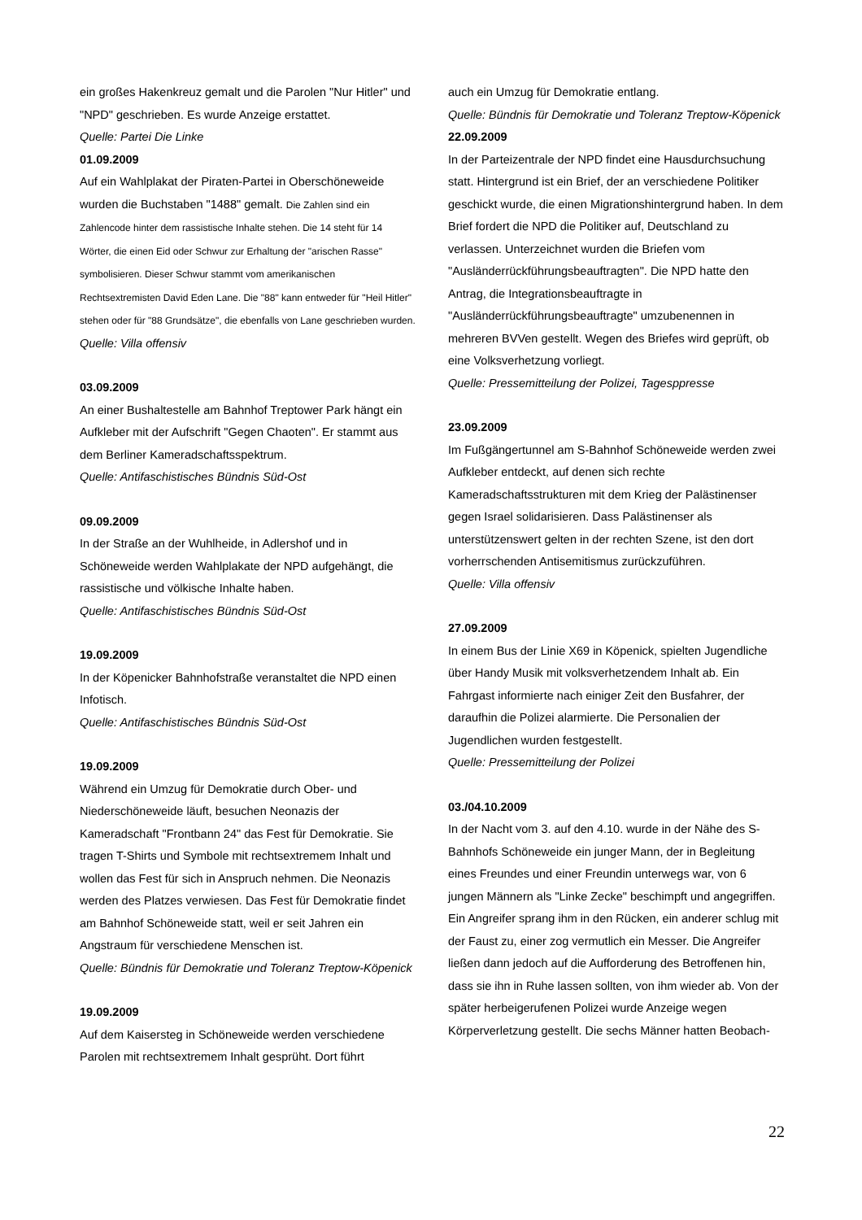ein großes Hakenkreuz gemalt und die Parolen "Nur Hitler" und "NPD" geschrieben. Es wurde Anzeige erstattet.
Quelle: Partei Die Linke
01.09.2009
Auf ein Wahlplakat der Piraten-Partei in Oberschöneweide wurden die Buchstaben "1488" gemalt. Die Zahlen sind ein Zahlencode hinter dem rassistische Inhalte stehen. Die 14 steht für 14 Wörter, die einen Eid oder Schwur zur Erhaltung der "arischen Rasse" symbolisieren. Dieser Schwur stammt vom amerikanischen Rechtsextremisten David Eden Lane. Die "88" kann entweder für "Heil Hitler" stehen oder für "88 Grundsätze", die ebenfalls von Lane geschrieben wurden.
Quelle: Villa offensiv
03.09.2009
An einer Bushaltestelle am Bahnhof Treptower Park hängt ein Aufkleber mit der Aufschrift "Gegen Chaoten". Er stammt aus dem Berliner Kameradschaftsspektrum.
Quelle: Antifaschistisches Bündnis Süd-Ost
09.09.2009
In der Straße an der Wuhlheide, in Adlershof und in Schöneweide werden Wahlplakate der NPD aufgehängt, die rassistische und völkische Inhalte haben.
Quelle: Antifaschistisches Bündnis Süd-Ost
19.09.2009
In der Köpenicker Bahnhofstraße veranstaltet die NPD einen Infotisch.
Quelle: Antifaschistisches Bündnis Süd-Ost
19.09.2009
Während ein Umzug für Demokratie durch Ober- und Niederschöneweide läuft, besuchen Neonazis der Kameradschaft "Frontbann 24" das Fest für Demokratie. Sie tragen T-Shirts und Symbole mit rechtsextremem Inhalt und wollen das Fest für sich in Anspruch nehmen. Die Neonazis werden des Platzes verwiesen. Das Fest für Demokratie findet am Bahnhof Schöneweide statt, weil er seit Jahren ein Angstraum für verschiedene Menschen ist.
Quelle: Bündnis für Demokratie und Toleranz Treptow-Köpenick
19.09.2009
Auf dem Kaisersteg in Schöneweide werden verschiedene Parolen mit rechtsextremem Inhalt gesprüht. Dort führt
auch ein Umzug für Demokratie entlang.
Quelle: Bündnis für Demokratie und Toleranz Treptow-Köpenick
22.09.2009
In der Parteizentrale der NPD findet eine Hausdurchsuchung statt. Hintergrund ist ein Brief, der an verschiedene Politiker geschickt wurde, die einen Migrationshintergrund haben. In dem Brief fordert die NPD die Politiker auf, Deutschland zu verlassen. Unterzeichnet wurden die Briefen vom "Ausländerrückführungsbeauftragten". Die NPD hatte den Antrag, die Integrationsbeauftragte in "Ausländerrückführungsbeauftragte" umzubenennen in mehreren BVVen gestellt. Wegen des Briefes wird geprüft, ob eine Volksverhetzung vorliegt.
Quelle: Pressemitteilung der Polizei, Tagesppresse
23.09.2009
Im Fußgängertunnel am S-Bahnhof Schöneweide werden zwei Aufkleber entdeckt, auf denen sich rechte Kameradschaftsstrukturen mit dem Krieg der Palästinenser gegen Israel solidarisieren. Dass Palästinenser als unterstützenswert gelten in der rechten Szene, ist den dort vorherrschenden Antisemitismus zurückzuführen.
Quelle: Villa offensiv
27.09.2009
In einem Bus der Linie X69 in Köpenick, spielten Jugendliche über Handy Musik mit volksverhetzendem Inhalt ab. Ein Fahrgast informierte nach einiger Zeit den Busfahrer, der daraufhin die Polizei alarmierte. Die Personalien der Jugendlichen wurden festgestellt.
Quelle: Pressemitteilung der Polizei
03./04.10.2009
In der Nacht vom 3. auf den 4.10. wurde in der Nähe des S-Bahnhofs Schöneweide ein junger Mann, der in Begleitung eines Freundes und einer Freundin unterwegs war, von 6 jungen Männern als "Linke Zecke" beschimpft und angegriffen. Ein Angreifer sprang ihm in den Rücken, ein anderer schlug mit der Faust zu, einer zog vermutlich ein Messer. Die Angreifer ließen dann jedoch auf die Aufforderung des Betroffenen hin, dass sie ihn in Ruhe lassen sollten, von ihm wieder ab. Von der später herbeigerufenen Polizei wurde Anzeige wegen Körperverletzung gestellt. Die sechs Männer hatten Beobach-
22